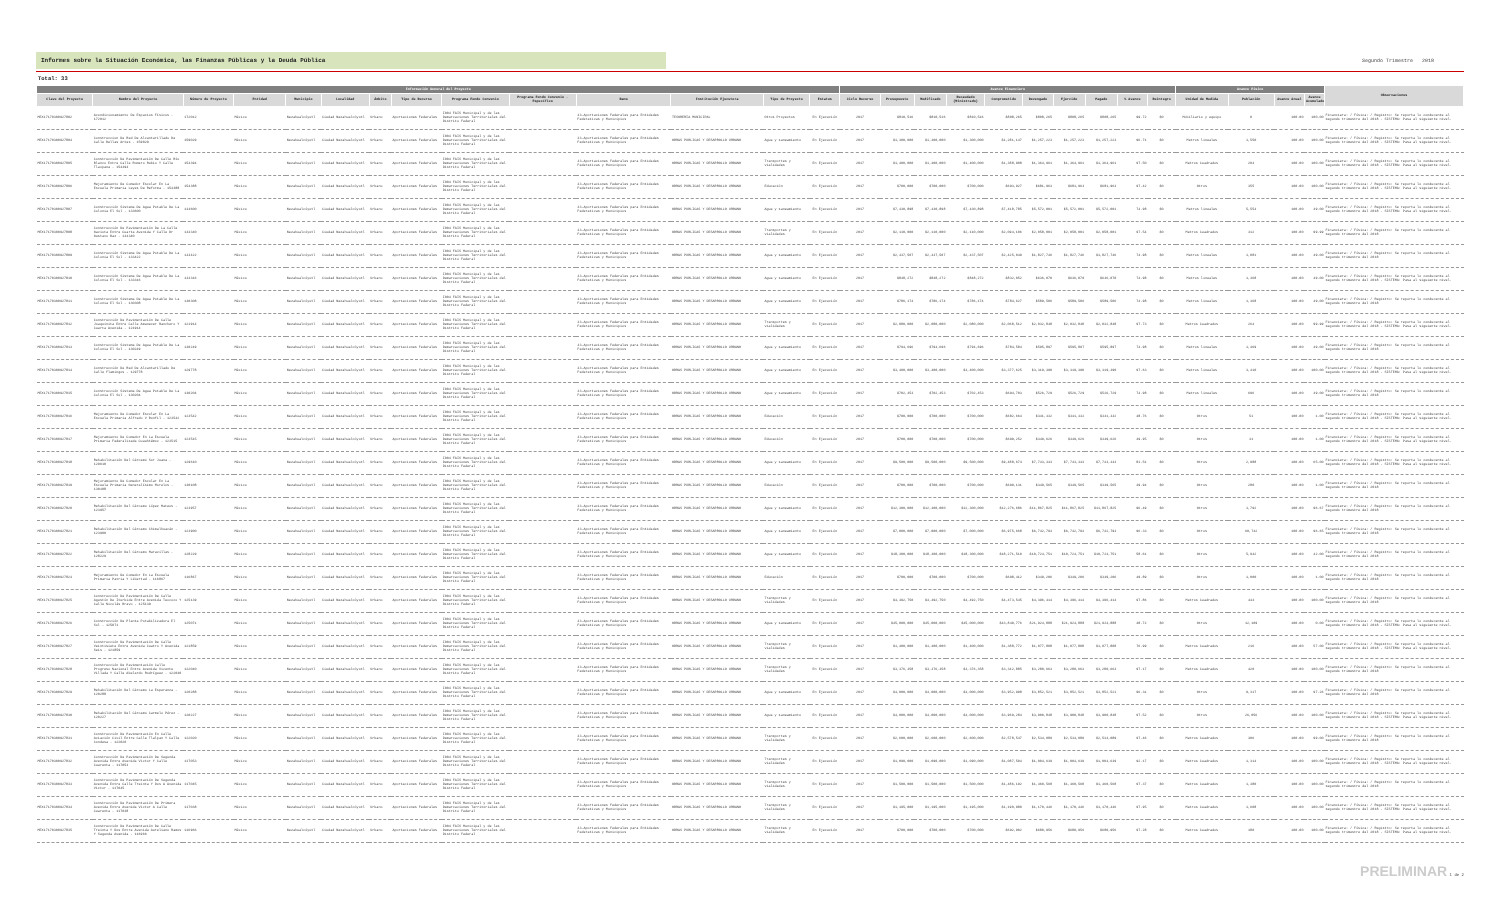Informes sobre la Situación Económica, las Finanzas Públicas y la Deuda Pública
Segundo Trimestre 2018
Total: 33
| Información General del Proyecto | | | | | | | | | | | | | | Avance Financiero | | | | | | | | | | Avance Físico | | | | Observaciones |
| --- | --- | --- | --- | --- | --- | --- | --- | --- | --- | --- | --- | --- | --- | --- | --- | --- | --- | --- | --- | --- | --- | --- | --- | --- | --- | --- | --- | --- |
| Clave del Proyecto | Nombre del Proyecto | Número de Proyecto | Entidad | Municipio | Localidad | Ámbito | Tipo de Recurso | Programa Fondo Convenio | Programa Fondo Convenio - Específico | Ramo | Institución Ejecutora | Tipo de Proyecto | Estatus | Ciclo Recurso | Presupuesto | Modificado | Recaudado (Ministrado) | Comprometido | Devengado | Ejercido | Pagado | % Avance | Reintegro | Unidad de Medida | Población | Avance Anual | Avance Acumulado | |
| MEX17170300927802 | Acondicionamiento De Espacios Físicos - 172012 | 172012 | México | Nezahualcóyotl | Ciudad Nezahualcóyotl | Urbano | Aportaciones Federales | I004 FAIS Municipal y de las Demarcaciones Territoriales del Distrito Federal | | 33-Aportaciones Federales para Entidades Federativas y Municipios | TESORERÍA MUNICIPAL | Otros Proyectos | En Ejecución | 2017 | $810,516 | $810,516 | $810,516 | $808,265 | $808,265 | $808,265 | $808,265 | 99.72 | $0 | Mobiliario y equipo | 0 | 100.00 | 100.00 | Financiera: / Física: / Registro: Se reporta lo conducente al segundo trimestre del 2018 - SISTEMA: Pasa al siguiente nivel. |
| MEX17170300927804 | Construccion De Red De Alcantarillado De Calle Bellas Artes - 159029 | 159029 | México | Nezahualcóyotl | Ciudad Nezahualcóyotl | Urbano | Aportaciones Federales | I004 FAIS Municipal y de las Demarcaciones Territoriales del Distrito Federal | | 33-Aportaciones Federales para Entidades Federativas y Municipios | OBRAS PUBLICAS Y DESARROLLO URBANO | Agua y saneamiento | En Ejecución | 2017 | $1,300,000 | $1,300,000 | $1,300,000 | $1,281,147 | $1,257,223 | $1,257,223 | $1,257,223 | 96.71 | $0 | Metros lineales | 1,550 | 100.00 | 100.00 | Financiera: / Física: / Registro: Se reporta lo conducente al segundo trimestre del 2018 - SISTEMA: Pasa al siguiente nivel. |
| MEX17170300927805 | Construcción De Pavimentación De Calle Río Blanco Entre Calle Romero Rubio Y Calle Tlaxpana - 154394 | 154394 | México | Nezahualcóyotl | Ciudad Nezahualcóyotl | Urbano | Aportaciones Federales | I004 FAIS Municipal y de las Demarcaciones Territoriales del Distrito Federal | | 33-Aportaciones Federales para Entidades Federativas y Municipios | OBRAS PUBLICAS Y DESARROLLO URBANO | Transportes y vialidades | En Ejecución | 2017 | $1,400,000 | $1,400,000 | $1,400,000 | $1,388,908 | $1,364,961 | $1,364,961 | $1,364,961 | 97.50 | $0 | Metros Cuadrados | 204 | 100.00 | 100.00 | Financiera: / Física: / Registro: Se reporta lo conducente al segundo trimestre del 2018 - SISTEMA: Pasa al siguiente nivel. |
| MEX17170300927806 | Mejoramiento De Comedor Escolar En La Escuela Primaria Leyes De Reforma - 154388 | 154388 | México | Nezahualcóyotl | Ciudad Nezahualcóyotl | Urbano | Aportaciones Federales | I004 FAIS Municipal y de las Demarcaciones Territoriales del Distrito Federal | | 33-Aportaciones Federales para Entidades Federativas y Municipios | OBRAS PUBLICAS Y DESARROLLO URBANO | Educación | En Ejecución | 2017 | $700,000 | $700,000 | $700,000 | $693,927 | $681,963 | $681,963 | $681,963 | 97.42 | $0 | Otros | 355 | 100.00 | 100.00 | Financiera: / Física: / Registro: Se reporta lo conducente al segundo trimestre del 2018 - SISTEMA: Pasa al siguiente nivel. |
| MEX17170300927807 | Construcción Sistema De Agua Potable De La Colonia El Sol - 133600 | 133600 | México | Nezahualcóyotl | Ciudad Nezahualcóyotl | Urbano | Aportaciones Federales | I004 FAIS Municipal y de las Demarcaciones Territoriales del Distrito Federal | | 33-Aportaciones Federales para Entidades Federativas y Municipios | OBRAS PUBLICAS Y DESARROLLO URBANO | Agua y saneamiento | En Ejecución | 2017 | $7,430,898 | $7,430,898 | $7,430,898 | $7,418,785 | $5,572,001 | $5,572,001 | $5,572,001 | 74.98 | $0 | Metros lineales | 5,554 | 100.00 | 49.00 | Financiera: / Física: / Registro: Se reporta lo conducente al segundo trimestre del 2018 - SISTEMA: Pasa al siguiente nivel. |
| MEX17170300927808 | Construcción De Pavimentación De La Calle Gaviota Entre Cuarta Avenida Y Calle Dr Gustavo Baz - 134340 | 134340 | México | Nezahualcóyotl | Ciudad Nezahualcóyotl | Urbano | Aportaciones Federales | I004 FAIS Municipal y de las Demarcaciones Territoriales del Distrito Federal | | 33-Aportaciones Federales para Entidades Federativas y Municipios | OBRAS PUBLICAS Y DESARROLLO URBANO | Transportes y vialidades | En Ejecución | 2017 | $2,110,000 | $2,110,000 | $2,110,000 | $2,094,106 | $2,058,001 | $2,058,001 | $2,058,001 | 97.54 | $0 | Metros Cuadrados | 312 | 100.00 | 99.99 | Financiera: / Física: / Registro: Se reporta lo conducente al segundo trimestre del 2018 |
| MEX17170300927809 | Construcción Sistema De Agua Potable De La Colonia El Sol - 133422 | 133422 | México | Nezahualcóyotl | Ciudad Nezahualcóyotl | Urbano | Aportaciones Federales | I004 FAIS Municipal y de las Demarcaciones Territoriales del Distrito Federal | | 33-Aportaciones Federales para Entidades Federativas y Municipios | OBRAS PUBLICAS Y DESARROLLO URBANO | Agua y saneamiento | En Ejecución | 2017 | $2,437,507 | $2,437,507 | $2,437,507 | $2,425,049 | $1,827,746 | $1,827,746 | $1,827,746 | 74.98 | $0 | Metros lineales | 1,081 | 100.00 | 49.00 | Financiera: / Física: / Registro: Se reporta lo conducente al segundo trimestre del 2018 |
| MEX17170300927810 | Construcción Sistema De Agua Potable De La Colonia El Sol - 133316 | 133316 | México | Nezahualcóyotl | Ciudad Nezahualcóyotl | Urbano | Aportaciones Federales | I004 FAIS Municipal y de las Demarcaciones Territoriales del Distrito Federal | | 33-Aportaciones Federales para Entidades Federativas y Municipios | OBRAS PUBLICAS Y DESARROLLO URBANO | Agua y saneamiento | En Ejecución | 2017 | $848,272 | $848,272 | $848,272 | $832,052 | $636,070 | $636,070 | $636,070 | 74.98 | $0 | Metros lineales | 1,368 | 100.00 | 49.00 | Financiera: / Física: / Registro: Se reporta lo conducente al segundo trimestre del 2018 - SISTEMA: Pasa al siguiente nivel. |
| MEX17170300927811 | Construcción Sistema De Agua Potable De La Colonia El Sol - 130308 | 130308 | México | Nezahualcóyotl | Ciudad Nezahualcóyotl | Urbano | Aportaciones Federales | I004 FAIS Municipal y de las Demarcaciones Territoriales del Distrito Federal | | 33-Aportaciones Federales para Entidades Federativas y Municipios | OBRAS PUBLICAS Y DESARROLLO URBANO | Agua y saneamiento | En Ejecución | 2017 | $786,174 | $786,174 | $786,174 | $784,627 | $589,506 | $589,506 | $589,506 | 74.98 | $0 | Metros lineales | 1,368 | 100.00 | 49.00 | Financiera: / Física: / Registro: Se reporta lo conducente al segundo trimestre del 2018 |
| MEX17170300927812 | Construcción De Pavimentación De Calle Joaquinita Entre Calle Amanecer Ranchero Y Cuarta Avenida - 121914 | 121914 | México | Nezahualcóyotl | Ciudad Nezahualcóyotl | Urbano | Aportaciones Federales | I004 FAIS Municipal y de las Demarcaciones Territoriales del Distrito Federal | | 33-Aportaciones Federales para Entidades Federativas y Municipios | OBRAS PUBLICAS Y DESARROLLO URBANO | Transportes y vialidades | En Ejecución | 2017 | $2,080,000 | $2,080,000 | $2,080,000 | $2,068,512 | $2,032,848 | $2,032,848 | $2,032,848 | 97.73 | $0 | Metros Cuadrados | 264 | 100.00 | 99.99 | Financiera: / Física: / Registro: Se reporta lo conducente al segundo trimestre del 2018 - SISTEMA: Pasa al siguiente nivel. |
| MEX17170300927813 | Construcción Sistema De Agua Potable De La Colonia El Sol - 130249 | 130249 | México | Nezahualcóyotl | Ciudad Nezahualcóyotl | Urbano | Aportaciones Federales | I004 FAIS Municipal y de las Demarcaciones Territoriales del Distrito Federal | | 33-Aportaciones Federales para Entidades Federativas y Municipios | OBRAS PUBLICAS Y DESARROLLO URBANO | Agua y saneamiento | En Ejecución | 2017 | $794,696 | $794,696 | $794,696 | $784,584 | $595,897 | $595,897 | $595,897 | 74.98 | $0 | Metros lineales | 1,469 | 100.00 | 49.00 | Financiera: / Física: / Registro: Se reporta lo conducente al segundo trimestre del 2018 |
| MEX17170300927814 | Construcción De Red De Alcantarillado De Calle Flamingos - 129778 | 129778 | México | Nezahualcóyotl | Ciudad Nezahualcóyotl | Urbano | Aportaciones Federales | I004 FAIS Municipal y de las Demarcaciones Territoriales del Distrito Federal | | 33-Aportaciones Federales para Entidades Federativas y Municipios | OBRAS PUBLICAS Y DESARROLLO URBANO | Agua y saneamiento | En Ejecución | 2017 | $3,400,000 | $3,400,000 | $3,400,000 | $3,377,625 | $3,319,390 | $3,319,390 | $3,319,390 | 97.63 | $0 | Metros lineales | 3,410 | 100.00 | 100.00 | Financiera: / Física: / Registro: Se reporta lo conducente al segundo trimestre del 2018 - SISTEMA: Pasa al siguiente nivel. |
| MEX17170300927815 | Construcción Sistema De Agua Potable De La Colonia El Sol - 130204 | 130204 | México | Nezahualcóyotl | Ciudad Nezahualcóyotl | Urbano | Aportaciones Federales | I004 FAIS Municipal y de las Demarcaciones Territoriales del Distrito Federal | | 33-Aportaciones Federales para Entidades Federativas y Municipios | OBRAS PUBLICAS Y DESARROLLO URBANO | Agua y saneamiento | En Ejecución | 2017 | $702,453 | $702,453 | $702,453 | $694,703 | $526,729 | $526,729 | $526,729 | 74.98 | $0 | Metros lineales | 696 | 100.00 | 49.00 | Financiera: / Física: / Registro: Se reporta lo conducente al segundo trimestre del 2018 |
| MEX17170300927816 | Mejoramiento De Comedor Escolar En La Escuela Primaria Alfredo V Bonfil - 123542 | 123542 | México | Nezahualcóyotl | Ciudad Nezahualcóyotl | Urbano | Aportaciones Federales | I004 FAIS Municipal y de las Demarcaciones Territoriales del Distrito Federal | | 33-Aportaciones Federales para Entidades Federativas y Municipios | OBRAS PUBLICAS Y DESARROLLO URBANO | Educación | En Ejecución | 2017 | $700,000 | $700,000 | $700,000 | $682,664 | $341,332 | $341,332 | $341,332 | 48.76 | $0 | Otros | 51 | 100.00 | 1.00 | Financiera: / Física: / Registro: Se reporta lo conducente al segundo trimestre del 2018 - SISTEMA: Pasa al siguiente nivel. |
| MEX17170300927817 | Mejoramiento De Comedor En La Escuela Primaria Federalizada Cuauhtémoc - 123515 | 123515 | México | Nezahualcóyotl | Ciudad Nezahualcóyotl | Urbano | Aportaciones Federales | I004 FAIS Municipal y de las Demarcaciones Territoriales del Distrito Federal | | 33-Aportaciones Federales para Entidades Federativas y Municipios | OBRAS PUBLICAS Y DESARROLLO URBANO | Educación | En Ejecución | 2017 | $700,000 | $700,000 | $700,000 | $699,252 | $349,626 | $349,626 | $349,626 | 49.95 | $0 | Otros | 31 | 100.00 | 1.00 | Financiera: / Física: / Registro: Se reporta lo conducente al segundo trimestre del 2018 - SISTEMA: Pasa al siguiente nivel. |
| MEX17170300927818 | Rehabilitación Del Cárcamo Sor Juana - 129610 | 129610 | México | Nezahualcóyotl | Ciudad Nezahualcóyotl | Urbano | Aportaciones Federales | I004 FAIS Municipal y de las Demarcaciones Territoriales del Distrito Federal | | 33-Aportaciones Federales para Entidades Federativas y Municipios | OBRAS PUBLICAS Y DESARROLLO URBANO | Agua y saneamiento | En Ejecución | 2017 | $9,500,000 | $9,500,000 | $9,500,000 | $9,488,674 | $7,743,343 | $7,743,343 | $7,743,343 | 81.51 | $0 | Otros | 2,988 | 100.00 | 65.00 | Financiera: / Física: / Registro: Se reporta lo conducente al segundo trimestre del 2018 - SISTEMA: Pasa al siguiente nivel. |
| MEX17170300927819 | Mejoramiento De Comedor Escolar En La Escuela Primaria Generalísimo Morelos - 130108 | 130108 | México | Nezahualcóyotl | Ciudad Nezahualcóyotl | Urbano | Aportaciones Federales | I004 FAIS Municipal y de las Demarcaciones Territoriales del Distrito Federal | | 33-Aportaciones Federales para Entidades Federativas y Municipios | OBRAS PUBLICAS Y DESARROLLO URBANO | Educación | En Ejecución | 2017 | $700,000 | $700,000 | $700,000 | $699,131 | $349,565 | $349,565 | $349,565 | 49.94 | $0 | Otros | 280 | 100.00 | 1.00 | Financiera: / Física: / Registro: Se reporta lo conducente al segundo trimestre del 2018 |
| MEX17170300927820 | Rehabilitación Del Cárcamo López Mateos - 123957 | 123957 | México | Nezahualcóyotl | Ciudad Nezahualcóyotl | Urbano | Aportaciones Federales | I004 FAIS Municipal y de las Demarcaciones Territoriales del Distrito Federal | | 33-Aportaciones Federales para Entidades Federativas y Municipios | OBRAS PUBLICAS Y DESARROLLO URBANO | Agua y saneamiento | En Ejecución | 2017 | $12,300,000 | $12,300,000 | $12,300,000 | $12,276,686 | $11,867,825 | $11,867,825 | $11,867,825 | 96.49 | $0 | Otros | 1,792 | 100.00 | 96.67 | Financiera: / Física: / Registro: Se reporta lo conducente al segundo trimestre del 2018 |
| MEX17170300927821 | Rehabilitación Del Cárcamo Chimalhuacán - 123900 | 123900 | México | Nezahualcóyotl | Ciudad Nezahualcóyotl | Urbano | Aportaciones Federales | I004 FAIS Municipal y de las Demarcaciones Territoriales del Distrito Federal | | 33-Aportaciones Federales para Entidades Federativas y Municipios | OBRAS PUBLICAS Y DESARROLLO URBANO | Agua y saneamiento | En Ejecución | 2017 | $7,000,000 | $7,000,000 | $7,000,000 | $6,975,668 | $6,742,793 | $6,742,793 | $6,742,793 | 96.33 | $0 | Otros | 60,742 | 100.00 | 96.65 | Financiera: / Física: / Registro: Se reporta lo conducente al segundo trimestre del 2018 |
| MEX17170300927822 | Rehabilitación Del Cárcamo Maravillas - 128229 | 128229 | México | Nezahualcóyotl | Ciudad Nezahualcóyotl | Urbano | Aportaciones Federales | I004 FAIS Municipal y de las Demarcaciones Territoriales del Distrito Federal | | 33-Aportaciones Federales para Entidades Federativas y Municipios | OBRAS PUBLICAS Y DESARROLLO URBANO | Agua y saneamiento | En Ejecución | 2017 | $18,300,000 | $18,300,000 | $18,300,000 | $18,271,510 | $10,724,751 | $10,724,751 | $10,724,751 | 58.61 | $0 | Otros | 5,942 | 100.00 | 42.00 | Financiera: / Física: / Registro: Se reporta lo conducente al segundo trimestre del 2018 |
| MEX17170300927824 | Mejoramiento De Comedor En La Escuela Primaria Patria Y Libertad - 116867 | 116867 | México | Nezahualcóyotl | Ciudad Nezahualcóyotl | Urbano | Aportaciones Federales | I004 FAIS Municipal y de las Demarcaciones Territoriales del Distrito Federal | | 33-Aportaciones Federales para Entidades Federativas y Municipios | OBRAS PUBLICAS Y DESARROLLO URBANO | Educación | En Ejecución | 2017 | $700,000 | $700,000 | $700,000 | $698,412 | $349,206 | $349,206 | $349,206 | 49.89 | $0 | Otros | 1,000 | 100.00 | 1.00 | Financiera: / Física: / Registro: Se reporta lo conducente al segundo trimestre del 2018 |
| MEX17170300927825 | Construcción De Pavimentación De Calle Agustín De Iturbide Entre Avenida Texcoco Y Calle Nicolás Bravo - 125139 | 125139 | México | Nezahualcóyotl | Ciudad Nezahualcóyotl | Urbano | Aportaciones Federales | I004 FAIS Municipal y de las Demarcaciones Territoriales del Distrito Federal | | 33-Aportaciones Federales para Entidades Federativas y Municipios | OBRAS PUBLICAS Y DESARROLLO URBANO | Transportes y vialidades | En Ejecución | 2017 | $4,492,750 | $4,492,750 | $4,492,750 | $4,473,545 | $4,396,414 | $4,396,414 | $4,396,414 | 97.86 | $0 | Metros Cuadrados | 444 | 100.00 | 100.00 | Financiera: / Física: / Registro: Se reporta lo conducente al segundo trimestre del 2018 |
| MEX17170300927826 | Construcción De Planta Potabilizadora El Sol - 125071 | 125071 | México | Nezahualcóyotl | Ciudad Nezahualcóyotl | Urbano | Aportaciones Federales | I004 FAIS Municipal y de las Demarcaciones Territoriales del Distrito Federal | | 33-Aportaciones Federales para Entidades Federativas y Municipios | OBRAS PUBLICAS Y DESARROLLO URBANO | Agua y saneamiento | En Ejecución | 2017 | $45,000,000 | $45,000,000 | $45,000,000 | $43,849,776 | $21,924,888 | $21,924,888 | $21,924,888 | 48.72 | $0 | Otros | 12,109 | 100.00 | 0.00 | Financiera: / Física: / Registro: Se reporta lo conducente al segundo trimestre del 2018 - SISTEMA: Pasa al siguiente nivel. |
| MEX17170300927827 | Construcción De Pavimentación De Calle Veintisiete Entre Avenida Cuatro Y Avenida Seis - 121859 | 121859 | México | Nezahualcóyotl | Ciudad Nezahualcóyotl | Urbano | Aportaciones Federales | I004 FAIS Municipal y de las Demarcaciones Territoriales del Distrito Federal | | 33-Aportaciones Federales para Entidades Federativas y Municipios | OBRAS PUBLICAS Y DESARROLLO URBANO | Transportes y vialidades | En Ejecución | 2017 | $1,400,000 | $1,400,000 | $1,400,000 | $1,388,772 | $1,077,808 | $1,077,808 | $1,077,808 | 76.99 | $0 | Metros Cuadrados | 216 | 100.00 | 57.00 | Financiera: / Física: / Registro: Se reporta lo conducente al segundo trimestre del 2018 - SISTEMA: Pasa al siguiente nivel. |
| MEX17170300927828 | Construcción De Pavimentación Calle Progreso Nacional Entre Avenida Vicente Villada Y Calle Abelardo Rodríguez - 122040 | 122040 | México | Nezahualcóyotl | Ciudad Nezahualcóyotl | Urbano | Aportaciones Federales | I004 FAIS Municipal y de las Demarcaciones Territoriales del Distrito Federal | | 33-Aportaciones Federales para Entidades Federativas y Municipios | OBRAS PUBLICAS Y DESARROLLO URBANO | Transportes y vialidades | En Ejecución | 2017 | $3,376,358 | $3,376,358 | $3,376,358 | $3,342,885 | $3,280,663 | $3,280,663 | $3,280,663 | 97.17 | $0 | Metros Cuadrados | 420 | 100.00 | 100.00 | Financiera: / Física: / Registro: Se reporta lo conducente al segundo trimestre del 2018 |
| MEX17170300927829 | Rehabilitación Del Cárcamo La Esperanza - 120288 | 120288 | México | Nezahualcóyotl | Ciudad Nezahualcóyotl | Urbano | Aportaciones Federales | I004 FAIS Municipal y de las Demarcaciones Territoriales del Distrito Federal | | 33-Aportaciones Federales para Entidades Federativas y Municipios | OBRAS PUBLICAS Y DESARROLLO URBANO | Agua y saneamiento | En Ejecución | 2017 | $4,000,000 | $4,000,000 | $4,000,000 | $3,952,998 | $3,852,521 | $3,852,521 | $3,852,521 | 96.31 | $0 | Otros | 9,317 | 100.00 | 97.26 | Financiera: / Física: / Registro: Se reporta lo conducente al segundo trimestre del 2018 |
| MEX17170300927830 | Rehabilitación Del Cárcamo Carmelo Pérez - 120227 | 120227 | México | Nezahualcóyotl | Ciudad Nezahualcóyotl | Urbano | Aportaciones Federales | I004 FAIS Municipal y de las Demarcaciones Territoriales del Distrito Federal | | 33-Aportaciones Federales para Entidades Federativas y Municipios | OBRAS PUBLICAS Y DESARROLLO URBANO | Agua y saneamiento | En Ejecución | 2017 | $4,000,000 | $4,000,000 | $4,000,000 | $3,969,284 | $3,900,848 | $3,900,848 | $3,900,848 | 97.52 | $0 | Otros | 26,056 | 100.00 | 100.00 | Financiera: / Física: / Registro: Se reporta lo conducente al segundo trimestre del 2018 - SISTEMA: Pasa al siguiente nivel. |
| MEX17170300927831 | Construcción De Pavimentación En Calle Aviación Civil Entre Calle Tlalpan Y Calle Condesa - 122020 | 122020 | México | Nezahualcóyotl | Ciudad Nezahualcóyotl | Urbano | Aportaciones Federales | I004 FAIS Municipal y de las Demarcaciones Territoriales del Distrito Federal | | 33-Aportaciones Federales para Entidades Federativas y Municipios | OBRAS PUBLICAS Y DESARROLLO URBANO | Transportes y vialidades | En Ejecución | 2017 | $2,600,000 | $2,600,000 | $2,600,000 | $2,578,547 | $2,534,089 | $2,534,089 | $2,534,089 | 97.46 | $0 | Metros Cuadrados | 306 | 100.00 | 99.00 | Financiera: / Física: / Registro: Se reporta lo conducente al segundo trimestre del 2018 |
| MEX17170300927832 | Construcción De Pavimentación De Segunda Avenida Entre Avenida Victor Y Calle Cuarenta - 117053 | 117053 | México | Nezahualcóyotl | Ciudad Nezahualcóyotl | Urbano | Aportaciones Federales | I004 FAIS Municipal y de las Demarcaciones Territoriales del Distrito Federal | | 33-Aportaciones Federales para Entidades Federativas y Municipios | OBRAS PUBLICAS Y DESARROLLO URBANO | Transportes y vialidades | En Ejecución | 2017 | $1,090,000 | $1,090,000 | $1,090,000 | $1,087,504 | $1,004,639 | $1,004,639 | $1,004,639 | 92.17 | $0 | Metros Cuadrados | 1,314 | 100.00 | 100.00 | Financiera: / Física: / Registro: Se reporta lo conducente al segundo trimestre del 2018 - SISTEMA: Pasa al siguiente nivel. |
| MEX17170300927833 | Construcción De Pavimentación De Segunda Avenida Entre Calle Treinta Y Dos A Avenida Victor - 117045 | 117045 | México | Nezahualcóyotl | Ciudad Nezahualcóyotl | Urbano | Aportaciones Federales | I004 FAIS Municipal y de las Demarcaciones Territoriales del Distrito Federal | | 33-Aportaciones Federales para Entidades Federativas y Municipios | OBRAS PUBLICAS Y DESARROLLO URBANO | Transportes y vialidades | En Ejecución | 2017 | $1,500,000 | $1,500,000 | $1,500,000 | $1,486,192 | $1,460,568 | $1,460,568 | $1,460,568 | 97.37 | $0 | Metros Cuadrados | 1,380 | 100.00 | 100.00 | Financiera: / Física: / Registro: Se reporta lo conducente al segundo trimestre del 2018 |
| MEX17170300927834 | Construcción De Pavimentación De Primera Avenida Entre Avenida Victor A Calle Cuarenta - 117038 | 117038 | México | Nezahualcóyotl | Ciudad Nezahualcóyotl | Urbano | Aportaciones Federales | I004 FAIS Municipal y de las Demarcaciones Territoriales del Distrito Federal | | 33-Aportaciones Federales para Entidades Federativas y Municipios | OBRAS PUBLICAS Y DESARROLLO URBANO | Transportes y vialidades | En Ejecución | 2017 | $1,195,000 | $1,195,000 | $1,195,000 | $1,190,980 | $1,170,446 | $1,170,446 | $1,170,446 | 97.95 | $0 | Metros Cuadrados | 1,608 | 100.00 | 100.00 | Financiera: / Física: / Registro: Se reporta lo conducente al segundo trimestre del 2018 - SISTEMA: Pasa al siguiente nivel. |
| MEX17170300927835 | Construcción De Pavimentación De Calle Treinta Y Dos Entre Avenida Aureliano Ramos Y Segunda Avenida - 116966 | 116966 | México | Nezahualcóyotl | Ciudad Nezahualcóyotl | Urbano | Aportaciones Federales | I004 FAIS Municipal y de las Demarcaciones Territoriales del Distrito Federal | | 33-Aportaciones Federales para Entidades Federativas y Municipios | OBRAS PUBLICAS Y DESARROLLO URBANO | Transportes y vialidades | En Ejecución | 2017 | $700,000 | $700,000 | $700,000 | $692,902 | $680,956 | $680,956 | $680,956 | 97.28 | $0 | Metros Cuadrados | 180 | 100.00 | 100.00 | Financiera: / Física: / Registro: Se reporta lo conducente al segundo trimestre del 2018 - SISTEMA: Pasa al siguiente nivel. |
PRELIMINAR 1 de 2